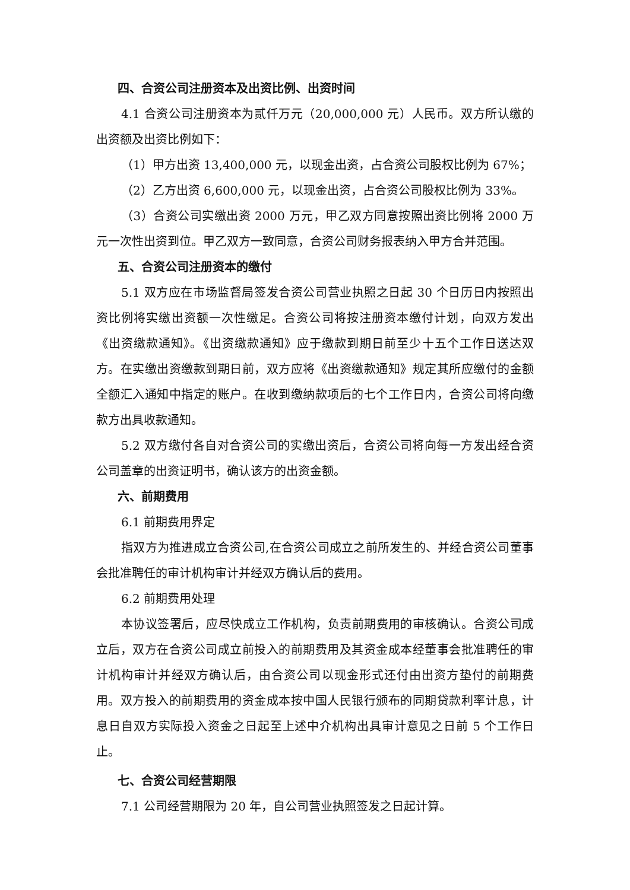四、合资公司注册资本及出资比例、出资时间
4.1 合资公司注册资本为贰仟万元（20,000,000 元）人民币。双方所认缴的出资额及出资比例如下：
（1）甲方出资 13,400,000 元，以现金出资，占合资公司股权比例为 67%；
（2）乙方出资 6,600,000 元，以现金出资，占合资公司股权比例为 33%。
（3）合资公司实缴出资 2000 万元，甲乙双方同意按照出资比例将 2000 万元一次性出资到位。甲乙双方一致同意，合资公司财务报表纳入甲方合并范围。
五、合资公司注册资本的缴付
5.1 双方应在市场监督局签发合资公司营业执照之日起 30 个日历日内按照出资比例将实缴出资额一次性缴足。合资公司将按注册资本缴付计划，向双方发出《出资缴款通知》。《出资缴款通知》应于缴款到期日前至少十五个工作日送达双方。在实缴出资缴款到期日前，双方应将《出资缴款通知》规定其所应缴付的金额全额汇入通知中指定的账户。在收到缴纳款项后的七个工作日内，合资公司将向缴款方出具收款通知。
5.2 双方缴付各自对合资公司的实缴出资后，合资公司将向每一方发出经合资公司盖章的出资证明书，确认该方的出资金额。
六、前期费用
6.1 前期费用界定
指双方为推进成立合资公司,在合资公司成立之前所发生的、并经合资公司董事会批准聘任的审计机构审计并经双方确认后的费用。
6.2 前期费用处理
本协议签署后，应尽快成立工作机构，负责前期费用的审核确认。合资公司成立后，双方在合资公司成立前投入的前期费用及其资金成本经董事会批准聘任的审计机构审计并经双方确认后，由合资公司以现金形式还付由出资方垫付的前期费用。双方投入的前期费用的资金成本按中国人民银行颁布的同期贷款利率计息，计息日自双方实际投入资金之日起至上述中介机构出具审计意见之日前 5 个工作日止。
七、合资公司经营期限
7.1 公司经营期限为 20 年，自公司营业执照签发之日起计算。